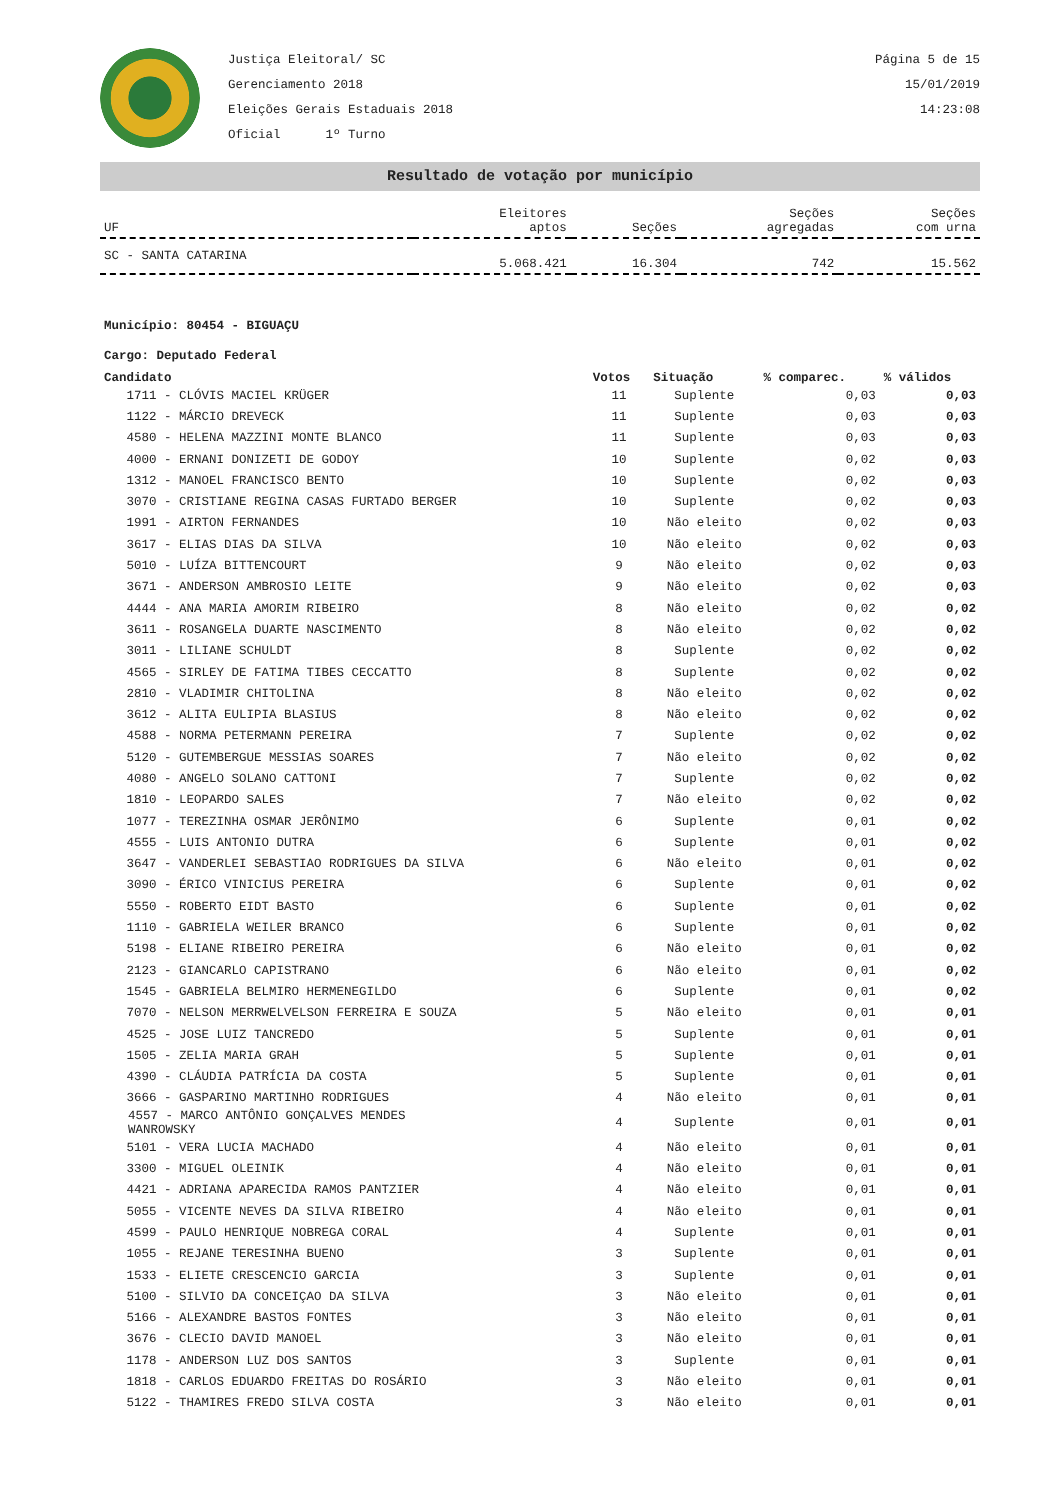Justiça Eleitoral/ SC
Gerenciamento 2018
Eleições Gerais Estaduais 2018
Oficial 1º Turno
Página 5 de 15
15/01/2019
14:23:08
Resultado de votação por município
| UF | Eleitores aptos | Seções | Seções agregadas | Seções com urna |
| --- | --- | --- | --- | --- |
| SC - SANTA CATARINA | 5.068.421 | 16.304 | 742 | 15.562 |
Município: 80454 - BIGUAÇU
Cargo: Deputado Federal
| Candidato | Votos | Situação | % comparec. | % válidos |
| --- | --- | --- | --- | --- |
| 1711 - CLÓVIS MACIEL KRÜGER | 11 | Suplente | 0,03 | 0,03 |
| 1122 - MÁRCIO DREVECK | 11 | Suplente | 0,03 | 0,03 |
| 4580 - HELENA MAZZINI MONTE BLANCO | 11 | Suplente | 0,03 | 0,03 |
| 4000 - ERNANI DONIZETI DE GODOY | 10 | Suplente | 0,02 | 0,03 |
| 1312 - MANOEL FRANCISCO BENTO | 10 | Suplente | 0,02 | 0,03 |
| 3070 - CRISTIANE REGINA CASAS FURTADO BERGER | 10 | Suplente | 0,02 | 0,03 |
| 1991 - AIRTON FERNANDES | 10 | Não eleito | 0,02 | 0,03 |
| 3617 - ELIAS DIAS DA SILVA | 10 | Não eleito | 0,02 | 0,03 |
| 5010 - LUÍZA BITTENCOURT | 9 | Não eleito | 0,02 | 0,03 |
| 3671 - ANDERSON AMBROSIO LEITE | 9 | Não eleito | 0,02 | 0,03 |
| 4444 - ANA MARIA AMORIM RIBEIRO | 8 | Não eleito | 0,02 | 0,02 |
| 3611 - ROSANGELA DUARTE NASCIMENTO | 8 | Não eleito | 0,02 | 0,02 |
| 3011 - LILIANE SCHULDT | 8 | Suplente | 0,02 | 0,02 |
| 4565 - SIRLEY DE FATIMA TIBES CECCATTO | 8 | Suplente | 0,02 | 0,02 |
| 2810 - VLADIMIR CHITOLINA | 8 | Não eleito | 0,02 | 0,02 |
| 3612 - ALITA EULIPIA BLASIUS | 8 | Não eleito | 0,02 | 0,02 |
| 4588 - NORMA PETERMANN PEREIRA | 7 | Suplente | 0,02 | 0,02 |
| 5120 - GUTEMBERGUE MESSIAS SOARES | 7 | Não eleito | 0,02 | 0,02 |
| 4080 - ANGELO SOLANO CATTONI | 7 | Suplente | 0,02 | 0,02 |
| 1810 - LEOPARDO SALES | 7 | Não eleito | 0,02 | 0,02 |
| 1077 - TEREZINHA OSMAR JERÔNIMO | 6 | Suplente | 0,01 | 0,02 |
| 4555 - LUIS ANTONIO DUTRA | 6 | Suplente | 0,01 | 0,02 |
| 3647 - VANDERLEI SEBASTIAO RODRIGUES DA SILVA | 6 | Não eleito | 0,01 | 0,02 |
| 3090 - ÉRICO VINICIUS PEREIRA | 6 | Suplente | 0,01 | 0,02 |
| 5550 - ROBERTO EIDT BASTO | 6 | Suplente | 0,01 | 0,02 |
| 1110 - GABRIELA WEILER BRANCO | 6 | Suplente | 0,01 | 0,02 |
| 5198 - ELIANE RIBEIRO PEREIRA | 6 | Não eleito | 0,01 | 0,02 |
| 2123 - GIANCARLO CAPISTRANO | 6 | Não eleito | 0,01 | 0,02 |
| 1545 - GABRIELA BELMIRO HERMENEGILDO | 6 | Suplente | 0,01 | 0,02 |
| 7070 - NELSON MERRWELVELSON FERREIRA E SOUZA | 5 | Não eleito | 0,01 | 0,01 |
| 4525 - JOSE LUIZ TANCREDO | 5 | Suplente | 0,01 | 0,01 |
| 1505 - ZELIA MARIA GRAH | 5 | Suplente | 0,01 | 0,01 |
| 4390 - CLÁUDIA PATRÍCIA DA COSTA | 5 | Suplente | 0,01 | 0,01 |
| 3666 - GASPARINO MARTINHO RODRIGUES | 4 | Não eleito | 0,01 | 0,01 |
| 4557 - MARCO ANTÔNIO GONÇALVES MENDES WANROWSKY | 4 | Suplente | 0,01 | 0,01 |
| 5101 - VERA LUCIA MACHADO | 4 | Não eleito | 0,01 | 0,01 |
| 3300 - MIGUEL OLEINIK | 4 | Não eleito | 0,01 | 0,01 |
| 4421 - ADRIANA APARECIDA RAMOS PANTZIER | 4 | Não eleito | 0,01 | 0,01 |
| 5055 - VICENTE NEVES DA SILVA RIBEIRO | 4 | Não eleito | 0,01 | 0,01 |
| 4599 - PAULO HENRIQUE NOBREGA CORAL | 4 | Suplente | 0,01 | 0,01 |
| 1055 - REJANE TERESINHA BUENO | 3 | Suplente | 0,01 | 0,01 |
| 1533 - ELIETE CRESCENCIO GARCIA | 3 | Suplente | 0,01 | 0,01 |
| 5100 - SILVIO DA CONCEIÇAO DA SILVA | 3 | Não eleito | 0,01 | 0,01 |
| 5166 - ALEXANDRE BASTOS FONTES | 3 | Não eleito | 0,01 | 0,01 |
| 3676 - CLECIO DAVID MANOEL | 3 | Não eleito | 0,01 | 0,01 |
| 1178 - ANDERSON LUZ DOS SANTOS | 3 | Suplente | 0,01 | 0,01 |
| 1818 - CARLOS EDUARDO FREITAS DO ROSÁRIO | 3 | Não eleito | 0,01 | 0,01 |
| 5122 - THAMIRES FREDO SILVA COSTA | 3 | Não eleito | 0,01 | 0,01 |